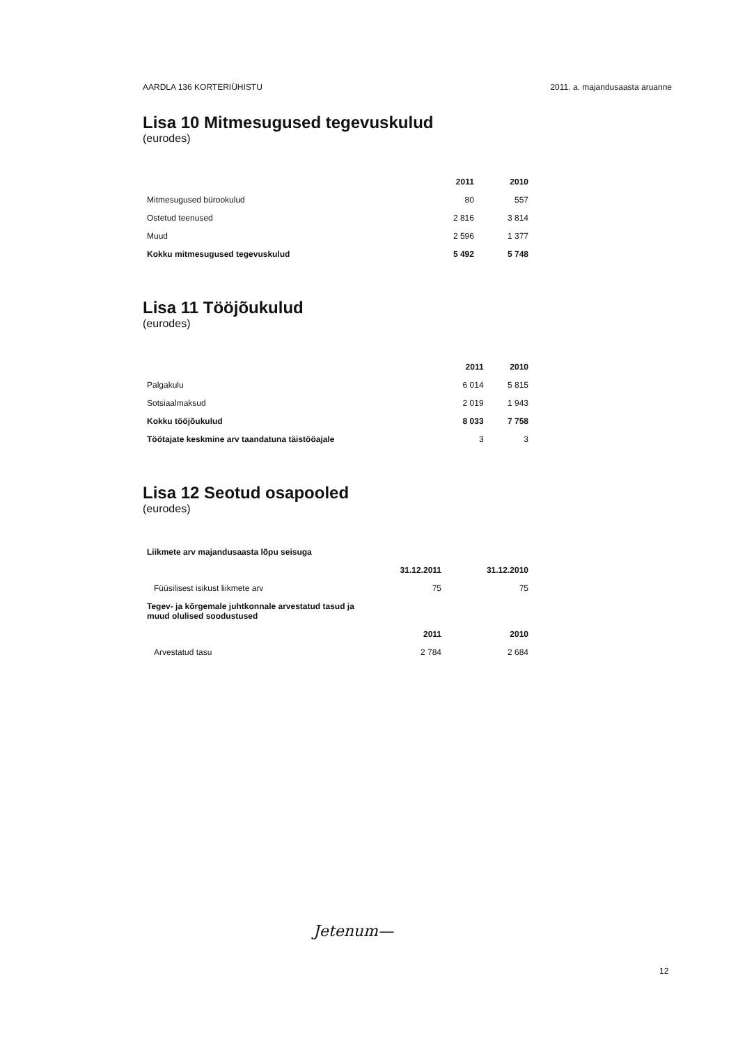AARDLA 136 KORTERIÜHISTU 2011. a. majandusaasta aruanne
Lisa 10 Mitmesugused tegevuskulud
(eurodes)
| | 2011 | 2010 |
| --- | --- | --- |
| Mitmesugused bürookulud | 80 | 557 |
| Ostetud teenused | 2 816 | 3 814 |
| Muud | 2 596 | 1 377 |
| Kokku mitmesugused tegevuskulud | 5 492 | 5 748 |
Lisa 11 Tööjõukulud
(eurodes)
| | 2011 | 2010 |
| --- | --- | --- |
| Palgakulu | 6 014 | 5 815 |
| Sotsiaalmaksud | 2 019 | 1 943 |
| Kokku tööjõukulud | 8 033 | 7 758 |
| Töötajate keskmine arv taandatuna täistööajale | 3 | 3 |
Lisa 12 Seotud osapooled
(eurodes)
| Liikmete arv majandusaasta lõpu seisuga | | |
| --- | --- | --- |
| | 31.12.2011 | 31.12.2010 |
| Füüsilisest isikust liikmete arv | 75 | 75 |
| Tegev- ja kõrgemale juhtkonnale arvestatud tasud ja muud olulised soodustused | | |
| | 2011 | 2010 |
| Arvestatud tasu | 2 784 | 2 684 |
Jetenum—
12